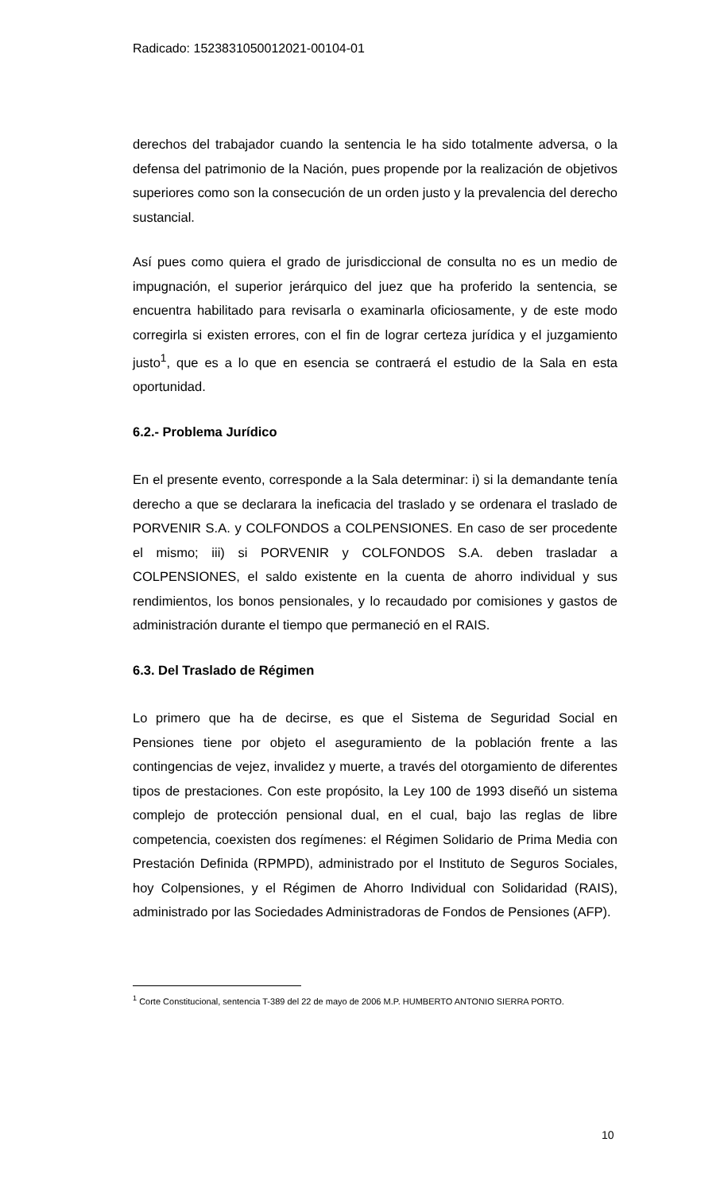Radicado: 1523831050012021-00104-01
derechos del trabajador cuando la sentencia le ha sido totalmente adversa, o la defensa del patrimonio de la Nación, pues propende por la realización de objetivos superiores como son la consecución de un orden justo y la prevalencia del derecho sustancial.
Así pues como quiera el grado de jurisdiccional de consulta no es un medio de impugnación, el superior jerárquico del juez que ha proferido la sentencia, se encuentra habilitado para revisarla o examinarla oficiosamente, y de este modo corregirla si existen errores, con el fin de lograr certeza jurídica y el juzgamiento justo<sup>1</sup>, que es a lo que en esencia se contraerá el estudio de la Sala en esta oportunidad.
6.2.- Problema Jurídico
En el presente evento, corresponde a la Sala determinar: i) si la demandante tenía derecho a que se declarara la ineficacia del traslado y se ordenara el traslado de PORVENIR S.A. y COLFONDOS a COLPENSIONES. En caso de ser procedente el mismo; iii) si PORVENIR y COLFONDOS S.A. deben trasladar a COLPENSIONES, el saldo existente en la cuenta de ahorro individual y sus rendimientos, los bonos pensionales, y lo recaudado por comisiones y gastos de administración durante el tiempo que permaneció en el RAIS.
6.3. Del Traslado de Régimen
Lo primero que ha de decirse, es que el Sistema de Seguridad Social en Pensiones tiene por objeto el aseguramiento de la población frente a las contingencias de vejez, invalidez y muerte, a través del otorgamiento de diferentes tipos de prestaciones. Con este propósito, la Ley 100 de 1993 diseñó un sistema complejo de protección pensional dual, en el cual, bajo las reglas de libre competencia, coexisten dos regímenes: el Régimen Solidario de Prima Media con Prestación Definida (RPMPD), administrado por el Instituto de Seguros Sociales, hoy Colpensiones, y el Régimen de Ahorro Individual con Solidaridad (RAIS), administrado por las Sociedades Administradoras de Fondos de Pensiones (AFP).
<sup>1</sup> Corte Constitucional, sentencia T-389 del 22 de mayo de 2006 M.P. HUMBERTO ANTONIO SIERRA PORTO.
10